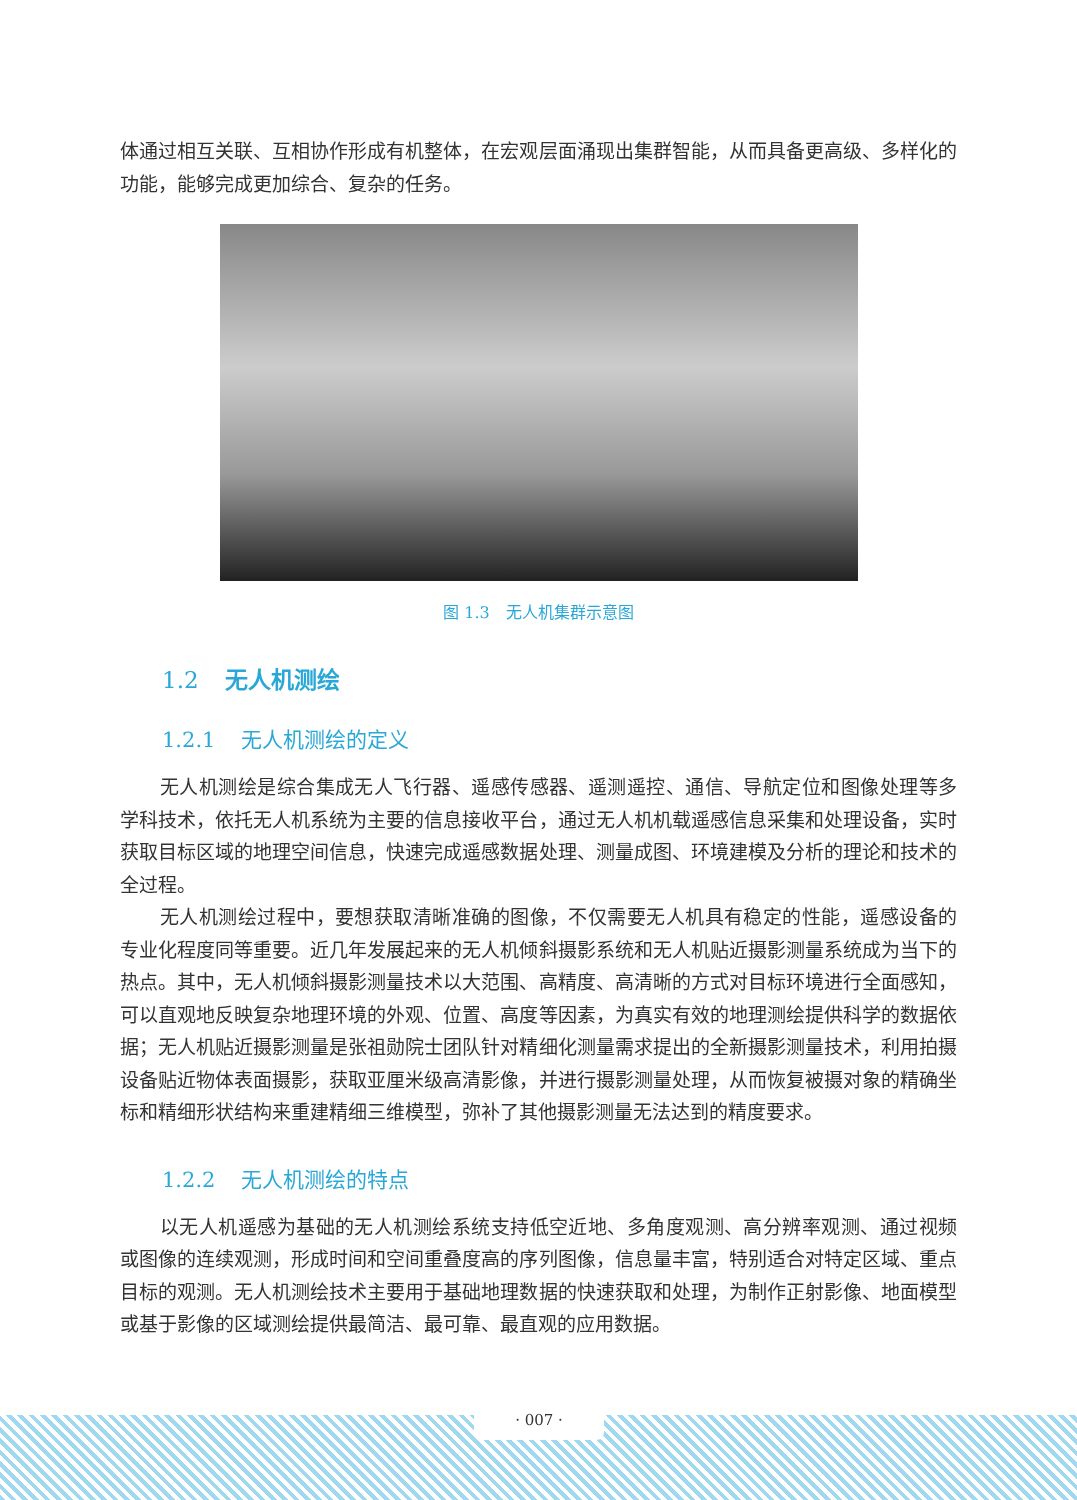体通过相互关联、互相协作形成有机整体，在宏观层面涌现出集群智能，从而具备更高级、多样化的功能，能够完成更加综合、复杂的任务。
图 1.3　无人机集群示意图
1.2 无人机测绘
1.2.1 无人机测绘的定义
无人机测绘是综合集成无人飞行器、遥感传感器、遥测遥控、通信、导航定位和图像处理等多学科技术，依托无人机系统为主要的信息接收平台，通过无人机机载遥感信息采集和处理设备，实时获取目标区域的地理空间信息，快速完成遥感数据处理、测量成图、环境建模及分析的理论和技术的全过程。
无人机测绘过程中，要想获取清晰准确的图像，不仅需要无人机具有稳定的性能，遥感设备的专业化程度同等重要。近几年发展起来的无人机倾斜摄影系统和无人机贴近摄影测量系统成为当下的热点。其中，无人机倾斜摄影测量技术以大范围、高精度、高清晰的方式对目标环境进行全面感知，可以直观地反映复杂地理环境的外观、位置、高度等因素，为真实有效的地理测绘提供科学的数据依据；无人机贴近摄影测量是张祖勋院士团队针对精细化测量需求提出的全新摄影测量技术，利用拍摄设备贴近物体表面摄影，获取亚厘米级高清影像，并进行摄影测量处理，从而恢复被摄对象的精确坐标和精细形状结构来重建精细三维模型，弥补了其他摄影测量无法达到的精度要求。
1.2.2 无人机测绘的特点
以无人机遥感为基础的无人机测绘系统支持低空近地、多角度观测、高分辨率观测、通过视频或图像的连续观测，形成时间和空间重叠度高的序列图像，信息量丰富，特别适合对特定区域、重点目标的观测。无人机测绘技术主要用于基础地理数据的快速获取和处理，为制作正射影像、地面模型或基于影像的区域测绘提供最简洁、最可靠、最直观的应用数据。
· 007 ·